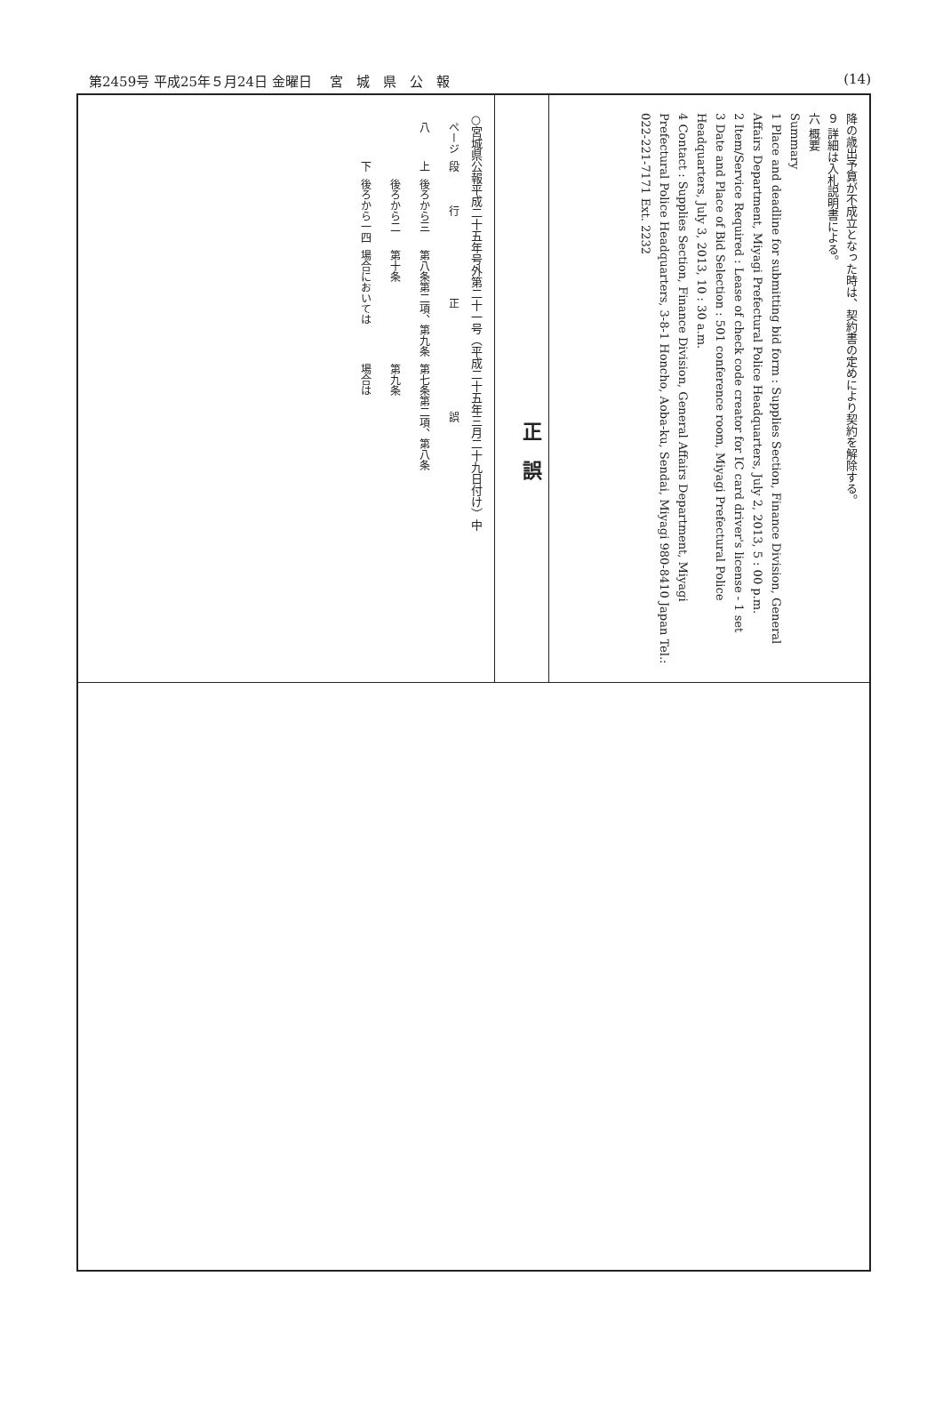第2459号 平成25年５月24日 金曜日 宮　城　県　公　報 (14)
降の歳出予算が不成立となった時は、契約書の定めにより契約を解除する。
９ 詳細は入札説明書による。
六 概要
Summary
1 Place and deadline for submitting bid form : Supplies Section, Finance Division, General Affairs Department, Miyagi Prefectural Police Headquarters, July 2, 2013, 5 : 00 p.m.
2 Item/Service Required : Lease of check code creator for IC card driver's license - 1 set
3 Date and Place of Bid Selection : 501 conference room, Miyagi Prefectural Police Headquarters, July 3, 2013, 10 : 30 a.m.
4 Contact : Supplies Section, Finance Division, General Affairs Department, Miyagi Prefectural Police Headquarters, 3-8-1 Honcho, Aoba-ku, Sendai, Miyagi 980-8410 Japan Tel.: 022-221-7171 Ext. 2232
正　誤
○宮城県公報平成二十五年号外第二十一号（平成二十五年三月二十九日付け）中
| ページ | 段 | 行 | 正 | 誤 |
| --- | --- | --- | --- | --- |
| 八 | 上 | 後ろから三 | 第八条第二項、第九条 | 第七条第二項、第八条 |
| | | 後ろから二 | 第十条 | 第九条 |
| | 下 | 後ろから一四 | 場合においては | 場合は |